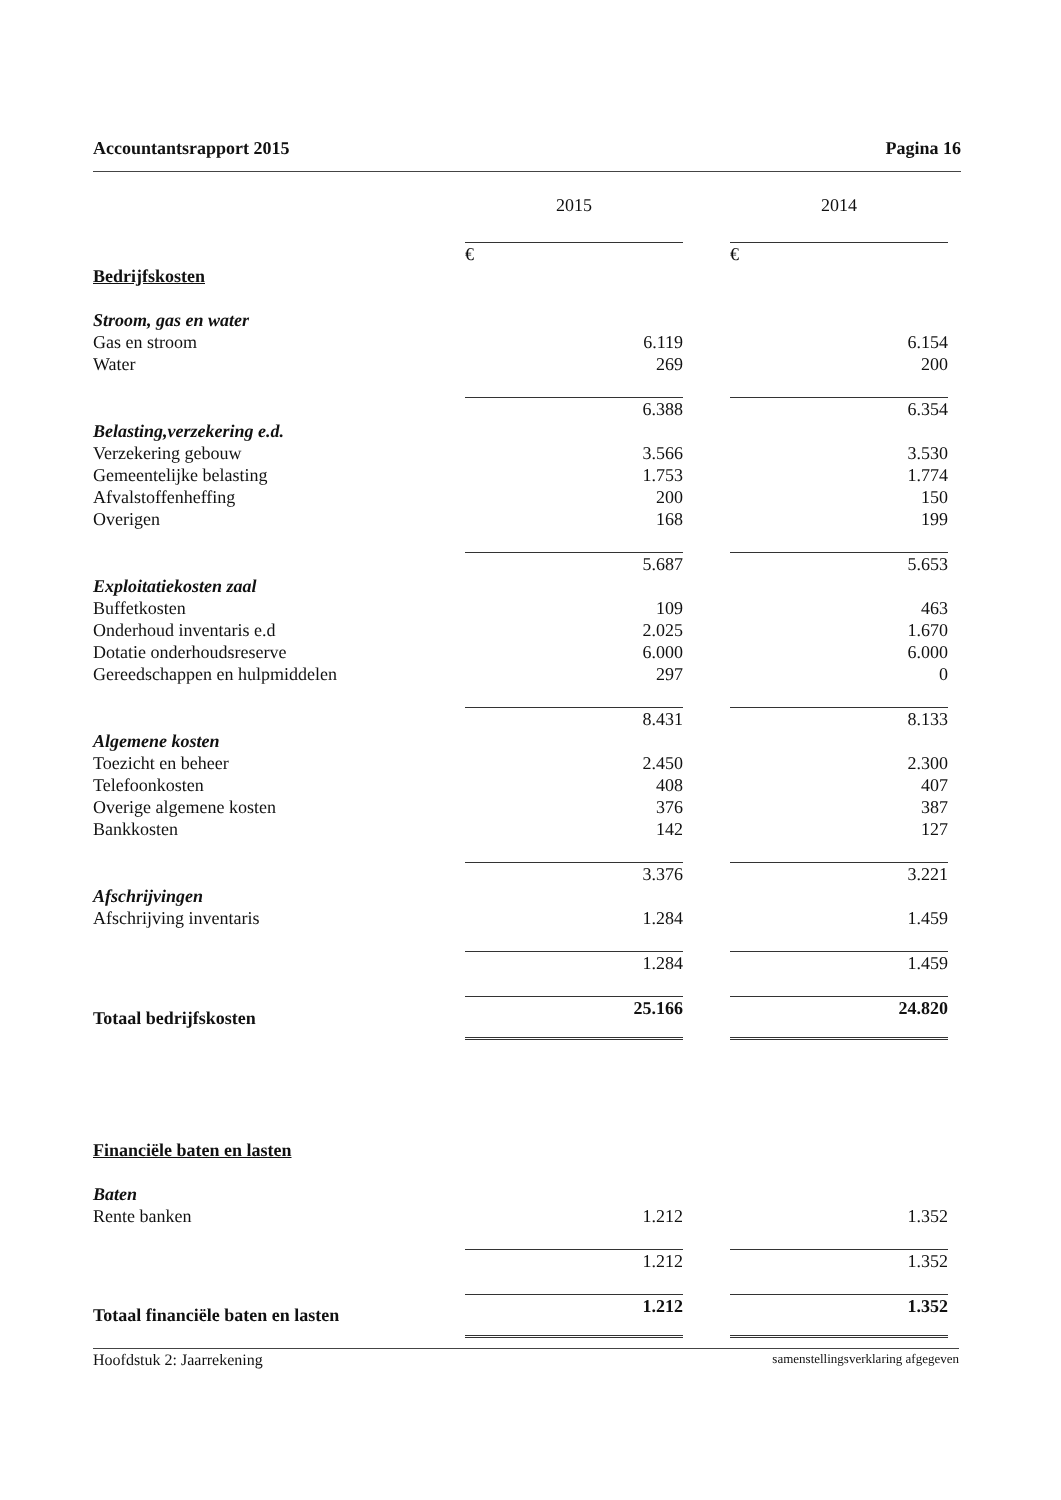Accountantsrapport 2015 Pagina 16
| | 2015 | | 2014 |
| | € | | € |
| Bedrijfskosten | | | |
| Stroom, gas en water | | | |
| Gas en stroom | 6.119 | | 6.154 |
| Water | 269 | | 200 |
| | 6.388 | | 6.354 |
| Belasting,verzekering e.d. | | | |
| Verzekering gebouw | 3.566 | | 3.530 |
| Gemeentelijke belasting | 1.753 | | 1.774 |
| Afvalstoffenheffing | 200 | | 150 |
| Overigen | 168 | | 199 |
| | 5.687 | | 5.653 |
| Exploitatiekosten zaal | | | |
| Buffetkosten | 109 | | 463 |
| Onderhoud inventaris e.d | 2.025 | | 1.670 |
| Dotatie onderhoudsreserve | 6.000 | | 6.000 |
| Gereedschappen en hulpmiddelen | 297 | | 0 |
| | 8.431 | | 8.133 |
| Algemene kosten | | | |
| Toezicht en beheer | 2.450 | | 2.300 |
| Telefoonkosten | 408 | | 407 |
| Overige algemene kosten | 376 | | 387 |
| Bankkosten | 142 | | 127 |
| | 3.376 | | 3.221 |
| Afschrijvingen | | | |
| Afschrijving inventaris | 1.284 | | 1.459 |
| | 1.284 | | 1.459 |
| Totaal bedrijfskosten | 25.166 | | 24.820 |
| Financiële baten en lasten | | | |
| Baten | | | |
| Rente banken | 1.212 | | 1.352 |
| | 1.212 | | 1.352 |
| Totaal financiële baten en lasten | 1.212 | | 1.352 |
Hoofdstuk 2: Jaarrekening samenstellingsverklaring afgegeven